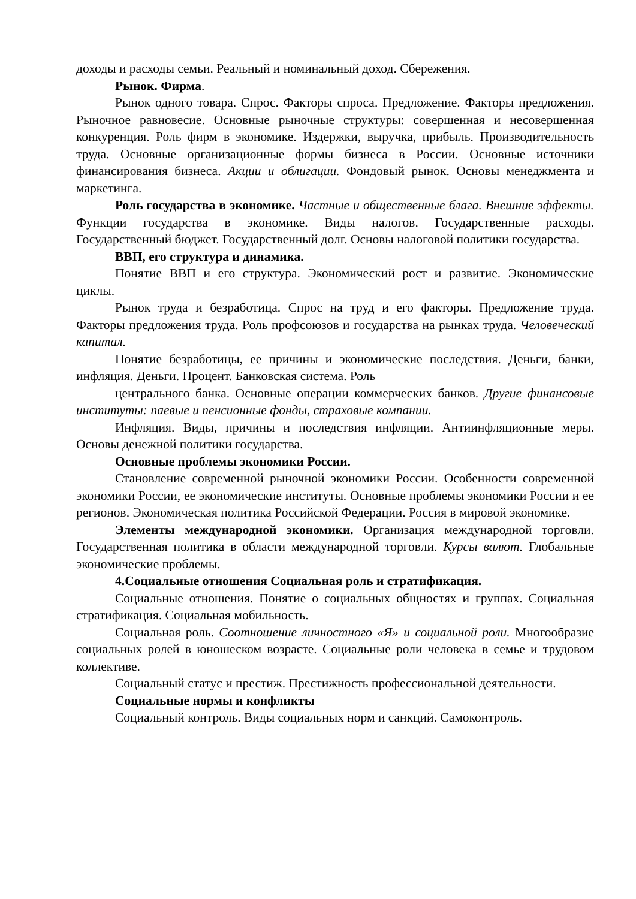доходы и расходы семьи. Реальный и номинальный доход. Сбережения.
Рынок. Фирма.
Рынок одного товара. Спрос. Факторы спроса. Предложение. Факторы предложения. Рыночное равновесие. Основные рыночные структуры: совершенная и несовершенная конкуренция. Роль фирм в экономике. Издержки, выручка, прибыль. Производительность труда. Основные организационные формы бизнеса в России. Основные источники финансирования бизнеса. Акции и облигации. Фондовый рынок. Основы менеджмента и маркетинга.
Роль государства в экономике. Частные и общественные блага. Внешние эффекты. Функции государства в экономике. Виды налогов. Государственные расходы. Государственный бюджет. Государственный долг. Основы налоговой политики государства.
ВВП, его структура и динамика.
Понятие ВВП и его структура. Экономический рост и развитие. Экономические циклы.
Рынок труда и безработица. Спрос на труд и его факторы. Предложение труда. Факторы предложения труда. Роль профсоюзов и государства на рынках труда. Человеческий капитал.
Понятие безработицы, ее причины и экономические последствия. Деньги, банки, инфляция. Деньги. Процент. Банковская система. Роль
центрального банка. Основные операции коммерческих банков. Другие финансовые институты: паевые и пенсионные фонды, страховые компании.
Инфляция. Виды, причины и последствия инфляции. Антиинфляционные меры. Основы денежной политики государства.
Основные проблемы экономики России.
Становление современной рыночной экономики России. Особенности современной экономики России, ее экономические институты. Основные проблемы экономики России и ее регионов. Экономическая политика Российской Федерации. Россия в мировой экономике.
Элементы международной экономики. Организация международной торговли. Государственная политика в области международной торговли. Курсы валют. Глобальные экономические проблемы.
4.Социальные отношения Социальная роль и стратификация.
Социальные отношения. Понятие о социальных общностях и группах. Социальная стратификация. Социальная мобильность.
Социальная роль. Соотношение личностного «Я» и социальной роли. Многообразие социальных ролей в юношеском возрасте. Социальные роли человека в семье и трудовом коллективе.
Социальный статус и престиж. Престижность профессиональной деятельности.
Социальные нормы и конфликты
Социальный контроль. Виды социальных норм и санкций. Самоконтроль.